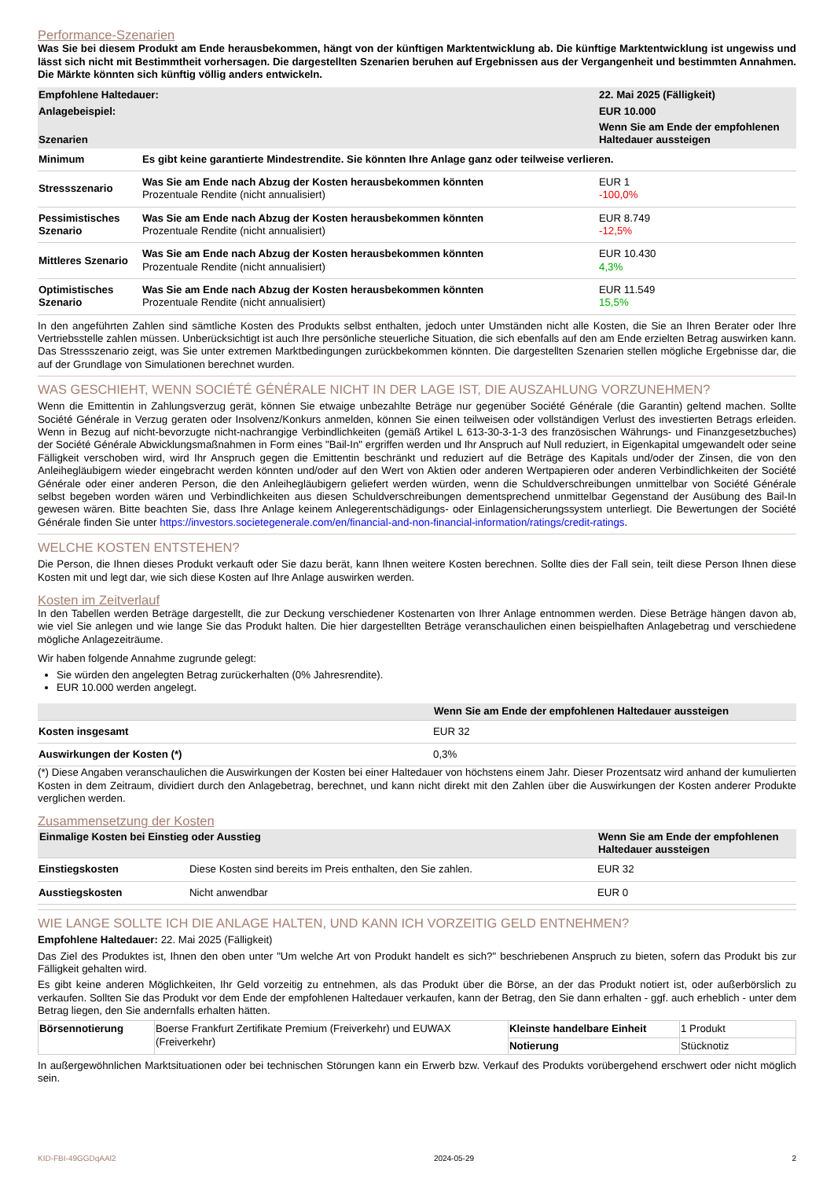Performance-Szenarien
Was Sie bei diesem Produkt am Ende herausbekommen, hängt von der künftigen Marktentwicklung ab. Die künftige Marktentwicklung ist ungewiss und lässt sich nicht mit Bestimmtheit vorhersagen. Die dargestellten Szenarien beruhen auf Ergebnissen aus der Vergangenheit und bestimmten Annahmen. Die Märkte könnten sich künftig völlig anders entwickeln.
| Empfohlene Haltedauer: | 22. Mai 2025 (Fälligkeit) |
| Anlagebeispiel: | EUR 10.000 |
| Szenarien | Wenn Sie am Ende der empfohlenen Haltedauer aussteigen |
| Minimum | Es gibt keine garantierte Mindestrendite. Sie könnten Ihre Anlage ganz oder teilweise verlieren. | |
| Stressszenario | Was Sie am Ende nach Abzug der Kosten herausbekommen könnten Prozentuale Rendite (nicht annualisiert) | EUR 1 -100,0% |
| Pessimistisches Szenario | Was Sie am Ende nach Abzug der Kosten herausbekommen könnten Prozentuale Rendite (nicht annualisiert) | EUR 8.749 -12,5% |
| Mittleres Szenario | Was Sie am Ende nach Abzug der Kosten herausbekommen könnten Prozentuale Rendite (nicht annualisiert) | EUR 10.430 4,3% |
| Optimistisches Szenario | Was Sie am Ende nach Abzug der Kosten herausbekommen könnten Prozentuale Rendite (nicht annualisiert) | EUR 11.549 15,5% |
In den angeführten Zahlen sind sämtliche Kosten des Produkts selbst enthalten, jedoch unter Umständen nicht alle Kosten, die Sie an Ihren Berater oder Ihre Vertriebsstelle zahlen müssen. Unberücksichtigt ist auch Ihre persönliche steuerliche Situation, die sich ebenfalls auf den am Ende erzielten Betrag auswirken kann. Das Stressszenario zeigt, was Sie unter extremen Marktbedingungen zurückbekommen könnten. Die dargestellten Szenarien stellen mögliche Ergebnisse dar, die auf der Grundlage von Simulationen berechnet wurden.
WAS GESCHIEHT, WENN SOCIÉTÉ GÉNÉRALE NICHT IN DER LAGE IST, DIE AUSZAHLUNG VORZUNEHMEN?
Wenn die Emittentin in Zahlungsverzug gerät, können Sie etwaige unbezahlte Beträge nur gegenüber Société Générale (die Garantin) geltend machen. Sollte Société Générale in Verzug geraten oder Insolvenz/Konkurs anmelden, können Sie einen teilweisen oder vollständigen Verlust des investierten Betrags erleiden. Wenn in Bezug auf nicht-bevorzugte nicht-nachrangige Verbindlichkeiten (gemäß Artikel L 613-30-3-1-3 des französischen Währungs- und Finanzgesetzbuches) der Société Générale Abwicklungsmaßnahmen in Form eines "Bail-In" ergriffen werden und Ihr Anspruch auf Null reduziert, in Eigenkapital umgewandelt oder seine Fälligkeit verschoben wird, wird Ihr Anspruch gegen die Emittentin beschränkt und reduziert auf die Beträge des Kapitals und/oder der Zinsen, die von den Anleihegläubigern wieder eingebracht werden könnten und/oder auf den Wert von Aktien oder anderen Wertpapieren oder anderen Verbindlichkeiten der Société Générale oder einer anderen Person, die den Anleihegläubigern geliefert werden würden, wenn die Schuldverschreibungen unmittelbar von Société Générale selbst begeben worden wären und Verbindlichkeiten aus diesen Schuldverschreibungen dementsprechend unmittelbar Gegenstand der Ausübung des Bail-In gewesen wären. Bitte beachten Sie, dass Ihre Anlage keinem Anlegerentschädigungs- oder Einlagensicherungssystem unterliegt. Die Bewertungen der Société Générale finden Sie unter https://investors.societegenerale.com/en/financial-and-non-financial-information/ratings/credit-ratings.
WELCHE KOSTEN ENTSTEHEN?
Die Person, die Ihnen dieses Produkt verkauft oder Sie dazu berät, kann Ihnen weitere Kosten berechnen. Sollte dies der Fall sein, teilt diese Person Ihnen diese Kosten mit und legt dar, wie sich diese Kosten auf Ihre Anlage auswirken werden.
Kosten im Zeitverlauf
In den Tabellen werden Beträge dargestellt, die zur Deckung verschiedener Kostenarten von Ihrer Anlage entnommen werden. Diese Beträge hängen davon ab, wie viel Sie anlegen und wie lange Sie das Produkt halten. Die hier dargestellten Beträge veranschaulichen einen beispielhaften Anlagebetrag und verschiedene mögliche Anlagezeiträume.
Wir haben folgende Annahme zugrunde gelegt:
Sie würden den angelegten Betrag zurückerhalten (0% Jahresrendite).
EUR 10.000 werden angelegt.
| | Wenn Sie am Ende der empfohlenen Haltedauer aussteigen |
| Kosten insgesamt | EUR 32 |
| Auswirkungen der Kosten (*) | 0,3% |
(*) Diese Angaben veranschaulichen die Auswirkungen der Kosten bei einer Haltedauer von höchstens einem Jahr. Dieser Prozentsatz wird anhand der kumulierten Kosten in dem Zeitraum, dividiert durch den Anlagebetrag, berechnet, und kann nicht direkt mit den Zahlen über die Auswirkungen der Kosten anderer Produkte verglichen werden.
Zusammensetzung der Kosten
| Einmalige Kosten bei Einstieg oder Ausstieg | | Wenn Sie am Ende der empfohlenen Haltedauer aussteigen |
| Einstiegskosten | Diese Kosten sind bereits im Preis enthalten, den Sie zahlen. | EUR 32 |
| Ausstiegskosten | Nicht anwendbar | EUR 0 |
WIE LANGE SOLLTE ICH DIE ANLAGE HALTEN, UND KANN ICH VORZEITIG GELD ENTNEHMEN?
Empfohlene Haltedauer: 22. Mai 2025 (Fälligkeit)
Das Ziel des Produktes ist, Ihnen den oben unter "Um welche Art von Produkt handelt es sich?" beschriebenen Anspruch zu bieten, sofern das Produkt bis zur Fälligkeit gehalten wird.
Es gibt keine anderen Möglichkeiten, Ihr Geld vorzeitig zu entnehmen, als das Produkt über die Börse, an der das Produkt notiert ist, oder außerbörslich zu verkaufen. Sollten Sie das Produkt vor dem Ende der empfohlenen Haltedauer verkaufen, kann der Betrag, den Sie dann erhalten - ggf. auch erheblich - unter dem Betrag liegen, den Sie andernfalls erhalten hätten.
| Börsennotierung | Boerse Frankfurt Zertifikate Premium (Freiverkehr) und EUWAX (Freiverkehr) | Kleinste handelbare Einheit | 1 Produkt |
| | | Notierung | Stücknotiz |
In außergewöhnlichen Marktsituationen oder bei technischen Störungen kann ein Erwerb bzw. Verkauf des Produkts vorübergehend erschwert oder nicht möglich sein.
KID-FBI-49GGDqAAl2 2024-05-29 2